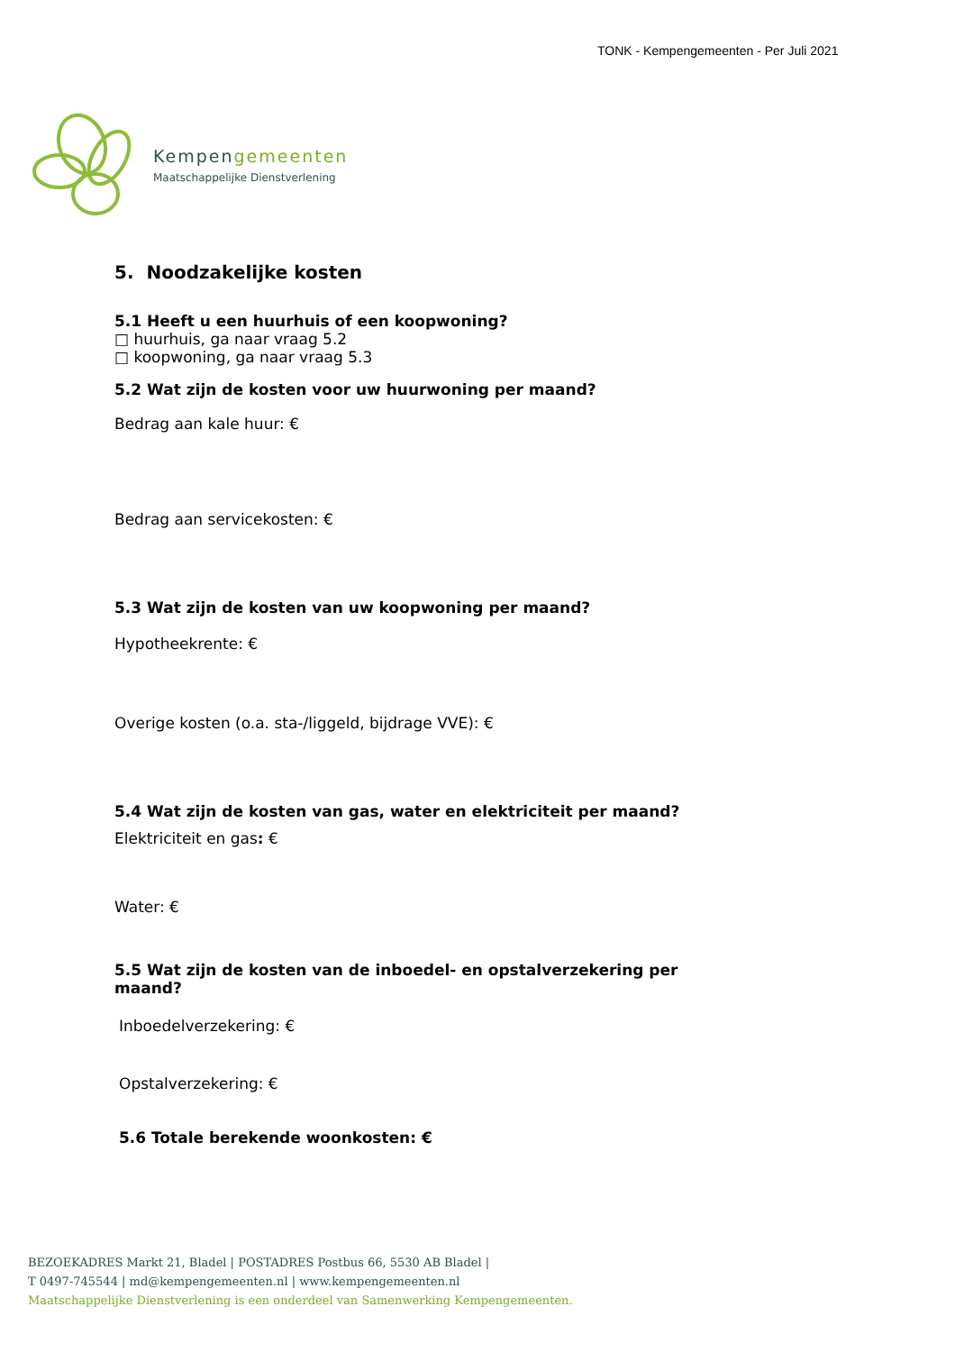TONK - Kempengemeenten - Per Juli 2021
Kempengemeenten
Maatschappelijke Dienstverlening
5. Noodzakelijke kosten
5.1 Heeft u een huurhuis of een koopwoning?
□ huurhuis, ga naar vraag 5.2
□ koopwoning, ga naar vraag 5.3
5.2 Wat zijn de kosten voor uw huurwoning per maand?
Bedrag aan kale huur: €
Bedrag aan servicekosten: €
5.3 Wat zijn de kosten van uw koopwoning per maand?
Hypotheekrente: €
Overige kosten (o.a. sta-/liggeld, bijdrage VVE): €
5.4 Wat zijn de kosten van gas, water en elektriciteit per maand?
Elektriciteit en gas: €
Water: €
5.5 Wat zijn de kosten van de inboedel- en opstalverzekering per maand?
Inboedelverzekering: €
Opstalverzekering: €
5.6 Totale berekende woonkosten: €
BEZOEKADRES Markt 21, Bladel | POSTADRES Postbus 66, 5530 AB Bladel |
T 0497-745544 | md@kempengemeenten.nl | www.kempengemeenten.nl
Maatschappelijke Dienstverlening is een onderdeel van Samenwerking Kempengemeenten.